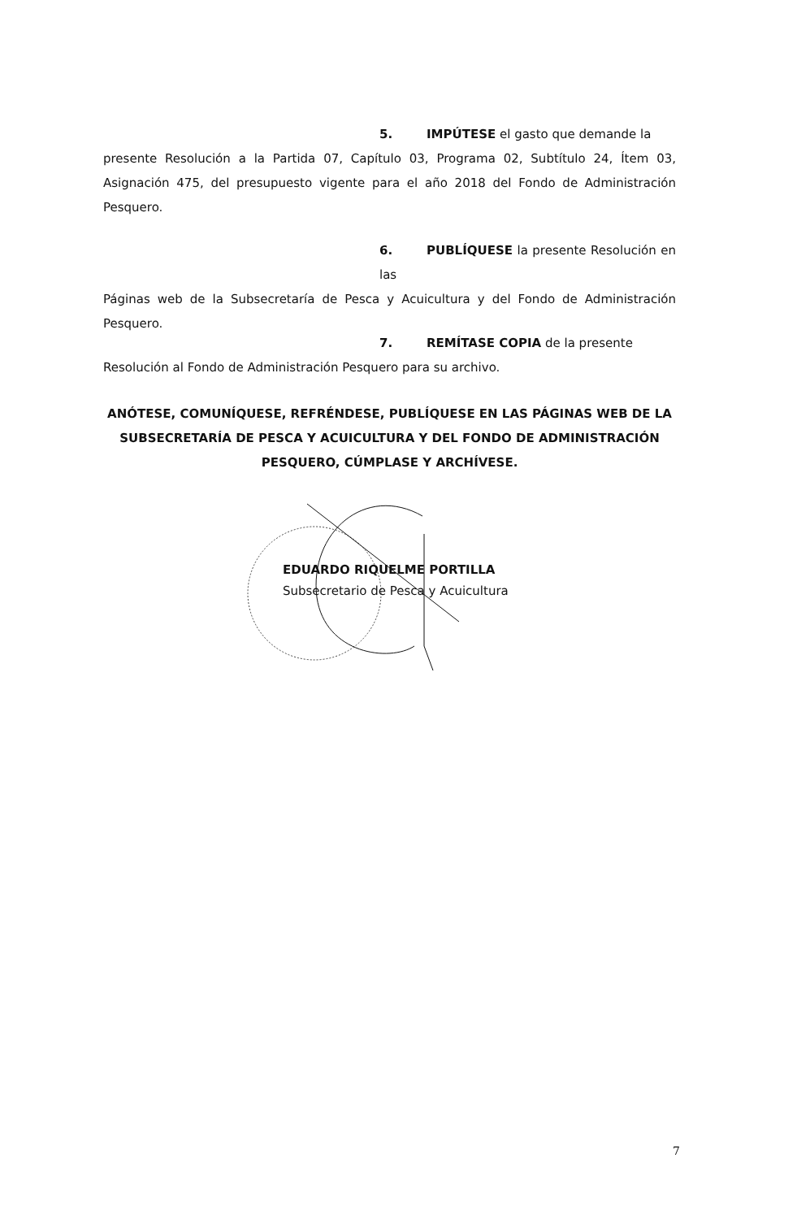5. IMPÚTESE el gasto que demande la
presente Resolución a la Partida 07, Capítulo 03, Programa 02, Subtítulo 24, Ítem 03, Asignación 475, del presupuesto vigente para el año 2018 del Fondo de Administración Pesquero.
6. PUBLÍQUESE la presente Resolución en las
Páginas web de la Subsecretaría de Pesca y Acuicultura y del Fondo de Administración Pesquero.
7. REMÍTASE COPIA de la presente
Resolución al Fondo de Administración Pesquero para su archivo.
ANÓTESE, COMUNÍQUESE, REFRÉNDESE, PUBLÍQUESE EN LAS PÁGINAS WEB DE LA SUBSECRETARÍA DE PESCA Y ACUICULTURA Y DEL FONDO DE ADMINISTRACIÓN PESQUERO, CÚMPLASE Y ARCHÍVESE.
EDUARDO RIQUELME PORTILLA
Subsecretario de Pesca y Acuicultura
7